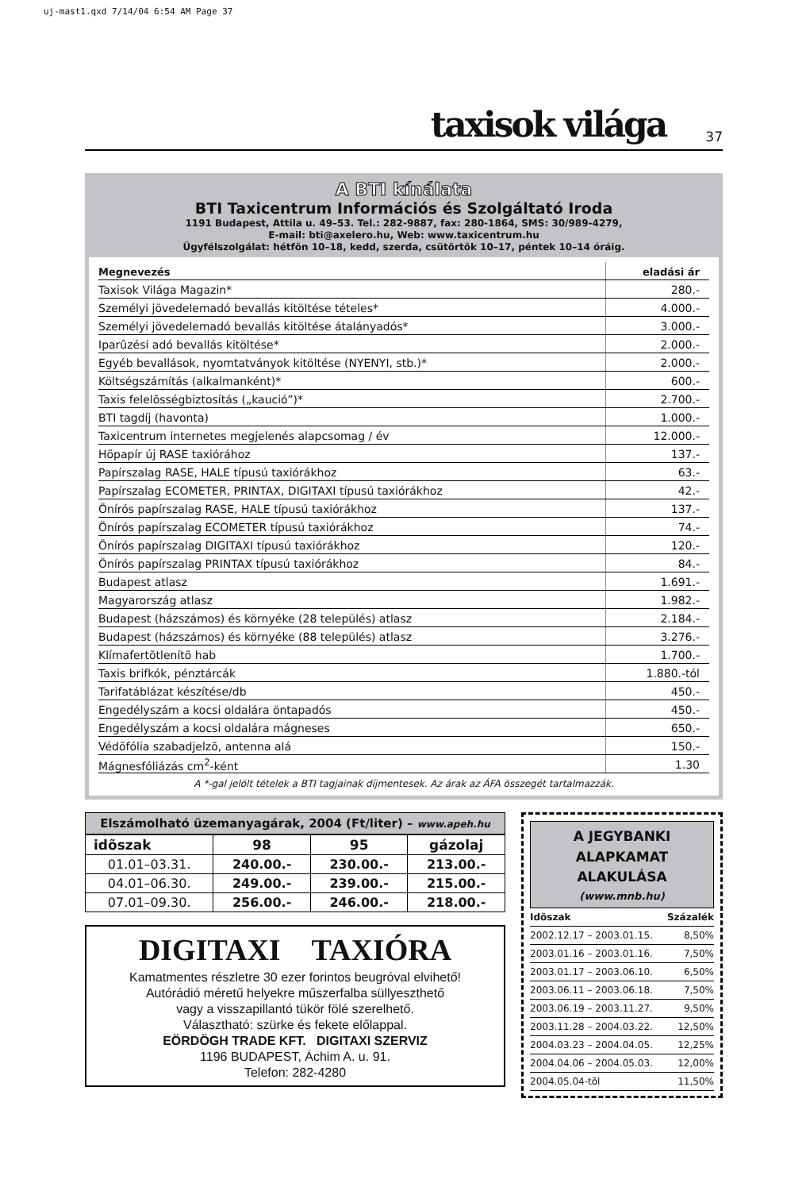uj-mast1.qxd 7/14/04 6:54 AM Page 37
taxisok világa 37
A BTI kínálata
BTI Taxicentrum Információs és Szolgáltató Iroda
1191 Budapest, Attila u. 49–53. Tel.: 282-9887, fax: 280-1864, SMS: 30/989-4279,
E-mail: bti@axelero.hu, Web: www.taxicentrum.hu
Ügyfélszolgálat: hétfõn 10–18, kedd, szerda, csütörtök 10–17, péntek 10–14 óráig.
| Megnevezés | eladási ár |
| --- | --- |
| Taxisok Világa Magazin* | 280.- |
| Személyi jövedelemadó bevallás kitöltése tételes* | 4.000.- |
| Személyi jövedelemadó bevallás kitöltése átalányadós* | 3.000.- |
| Iparûzési adó bevallás kitöltése* | 2.000.- |
| Egyéb bevallások, nyomtatványok kitöltése (NYENYI, stb.)* | 2.000.- |
| Költségszámítás (alkalmanként)* | 600.- |
| Taxis felelõsségbiztosítás („kaució”)* | 2.700.- |
| BTI tagdíj (havonta) | 1.000.- |
| Taxicentrum internetes megjelenés alapcsomag / év | 12.000.- |
| Hõpapír új RASE taxiórához | 137.- |
| Papírszalag RASE, HALE típusú taxiórákhoz | 63.- |
| Papírszalag ECOMETER, PRINTAX, DIGITAXI típusú taxiórákhoz | 42.- |
| Önírós papírszalag RASE, HALE típusú taxiórákhoz | 137.- |
| Önírós papírszalag ECOMETER típusú taxiórákhoz | 74.- |
| Önírós papírszalag DIGITAXI típusú taxiórákhoz | 120.- |
| Önírós papírszalag PRINTAX típusú taxiórákhoz | 84.- |
| Budapest atlasz | 1.691.- |
| Magyarország atlasz | 1.982.- |
| Budapest (házszámos) és környéke (28 település) atlasz | 2.184.- |
| Budapest (házszámos) és környéke (88 település) atlasz | 3.276.- |
| Klímafertõtlenítõ hab | 1.700.- |
| Taxis brifkók, pénztárcák | 1.880.-tól |
| Tarifatáblázat készítése/db | 450.- |
| Engedélyszám a kocsi oldalára öntapadós | 450.- |
| Engedélyszám a kocsi oldalára mágneses | 650.- |
| Védõfólia szabadjelzõ, antenna alá | 150.- |
| Mágnesfóliázás cm<sup>2</sup>-ként | 1.30 |
A *-gal jelölt tételek a BTI tagjainak díjmentesek. Az árak az ÁFA összegét tartalmazzák.
Elszámolható üzemanyagárak, 2004 (Ft/liter) – www.apeh.hu
| idõszak | 98 | 95 | gázolaj |
| --- | --- | --- | --- |
| 01.01–03.31. | 240.00.- | 230.00.- | 213.00.- |
| 04.01–06.30. | 249.00.- | 239.00.- | 215.00.- |
| 07.01–09.30. | 256.00.- | 246.00.- | 218.00.- |
DIGITAXI TAXIÓRA
Kamatmentes részletre 30 ezer forintos beugróval elvihető!
Autórádió méretű helyekre műszerfalba süllyeszthető
vagy a visszapillantó tükör fölé szerelhető.
Választható: szürke és fekete előlappal.
EÖRDÖGH TRADE KFT. DIGITAXI SZERVIZ
1196 BUDAPEST, Áchim A. u. 91.
Telefon: 282-4280
A JEGYBANKI
ALAPKAMAT ALAKULÁSA
(www.mnb.hu)
| Idõszak | Százalék |
| --- | --- |
| 2002.12.17 – 2003.01.15. | 8,50% |
| 2003.01.16 – 2003.01.16. | 7,50% |
| 2003.01.17 – 2003.06.10. | 6,50% |
| 2003.06.11 – 2003.06.18. | 7,50% |
| 2003.06.19 – 2003.11.27. | 9,50% |
| 2003.11.28 – 2004.03.22. | 12,50% |
| 2004.03.23 – 2004.04.05. | 12,25% |
| 2004.04.06 – 2004.05.03. | 12,00% |
| 2004.05.04-tõl | 11,50% |